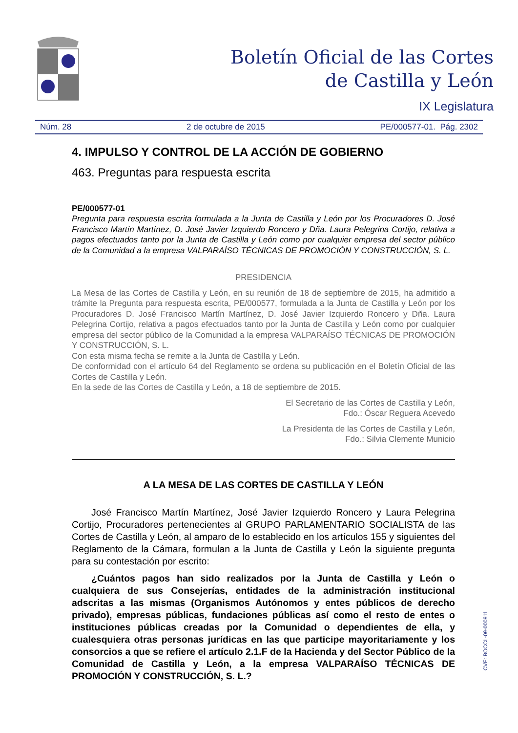Boletín Oficial de las Cortes
de Castilla y León
IX Legislatura
Núm. 28 2 de octubre de 2015 PE/000577-01. Pág. 2302
4. IMPULSO Y CONTROL DE LA ACCIÓN DE GOBIERNO
463. Preguntas para respuesta escrita
PE/000577-01
Pregunta para respuesta escrita formulada a la Junta de Castilla y León por los Procuradores D. José Francisco Martín Martínez, D. José Javier Izquierdo Roncero y Dña. Laura Pelegrina Cortijo, relativa a pagos efectuados tanto por la Junta de Castilla y León como por cualquier empresa del sector público de la Comunidad a la empresa VALPARAÍSO TÉCNICAS DE PROMOCIÓN Y CONSTRUCCIÓN, S. L.
PRESIDENCIA
La Mesa de las Cortes de Castilla y León, en su reunión de 18 de septiembre de 2015, ha admitido a trámite la Pregunta para respuesta escrita, PE/000577, formulada a la Junta de Castilla y León por los Procuradores D. José Francisco Martín Martínez, D. José Javier Izquierdo Roncero y Dña. Laura Pelegrina Cortijo, relativa a pagos efectuados tanto por la Junta de Castilla y León como por cualquier empresa del sector público de la Comunidad a la empresa VALPARAÍSO TÉCNICAS DE PROMOCIÓN Y CONSTRUCCIÓN, S. L.
Con esta misma fecha se remite a la Junta de Castilla y León.
De conformidad con el artículo 64 del Reglamento se ordena su publicación en el Boletín Oficial de las Cortes de Castilla y León.
En la sede de las Cortes de Castilla y León, a 18 de septiembre de 2015.
El Secretario de las Cortes de Castilla y León,
Fdo.: Óscar Reguera Acevedo
La Presidenta de las Cortes de Castilla y León,
Fdo.: Silvia Clemente Municio
A LA MESA DE LAS CORTES DE CASTILLA Y LEÓN
José Francisco Martín Martínez, José Javier Izquierdo Roncero y Laura Pelegrina Cortijo, Procuradores pertenecientes al GRUPO PARLAMENTARIO SOCIALISTA de las Cortes de Castilla y León, al amparo de lo establecido en los artículos 155 y siguientes del Reglamento de la Cámara, formulan a la Junta de Castilla y León la siguiente pregunta para su contestación por escrito:
¿Cuántos pagos han sido realizados por la Junta de Castilla y León o cualquiera de sus Consejerías, entidades de la administración institucional adscritas a las mismas (Organismos Autónomos y entes públicos de derecho privado), empresas públicas, fundaciones públicas así como el resto de entes o instituciones públicas creadas por la Comunidad o dependientes de ella, y cualesquiera otras personas jurídicas en las que participe mayoritariamente y los consorcios a que se refiere el artículo 2.1.F de la Hacienda y del Sector Público de la Comunidad de Castilla y León, a la empresa VALPARAÍSO TÉCNICAS DE PROMOCIÓN Y CONSTRUCCIÓN, S. L.?
CVE: BOCCL-09-000911